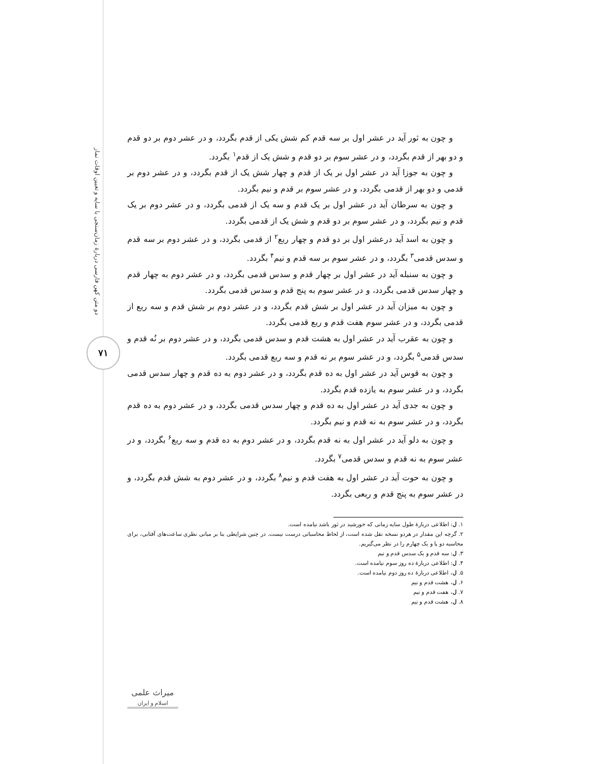دو متن کهن فارسی دربارهٔ زمان‌سنجی با سایه و تعیین اوقات نماز
۷۱
و چون به ثور آید در عشر اول بر سه قدم کم شش یکی از قدم بگردد، و در عشر دوم بر دو قدم و دو بهر از قدم بگردد، و در عشر سوم بر دو قدم و شش یک از قدم<sup>۱</sup> بگردد.
و چون به جوزا آید در عشر اول بر یک از قدم و چهار شش یک از قدم بگردد، و در عشر دوم بر قدمی و دو بهر از قدمی بگردد، و در عشر سوم بر قدم و نیم بگردد.
و چون به سرطان آید در عشر اول بر یک قدم و سه یک از قدمی بگردد، و در عشر دوم بر یک قدم و نیم بگردد، و در عشر سوم بر دو قدم و شش یک از قدمی بگردد.
و چون به اسد آید درعشر اول بر دو قدم و چهار ربع<sup>۲</sup> از قدمی بگردد، و در عشر دوم بر سه قدم و سدس قدمی<sup>۳</sup> بگردد، و در عشر سوم بر سه قدم و نیم<sup>۴</sup> بگردد.
و چون به سنبله آید در عشر اول بر چهار قدم و سدس قدمی بگردد، و در عشر دوم به چهار قدم و چهار سدس قدمی بگردد، و در عشر سوم به پنج قدم و سدس قدمی بگردد.
و چون به میزان آید در عشر اول بر شش قدم بگردد، و در عشر دوم بر شش قدم و سه ربع از قدمی بگردد، و در عشر سوم هفت قدم و ربع قدمی بگردد.
و چون به عقرب آید در عشر اول به هشت قدم و سدس قدمی بگردد، و در عشر دوم بر نُه قدم و سدس قدمی<sup>۵</sup> بگردد، و در عشر سوم بر نه قدم و سه ربع قدمی بگردد.
و چون به قوس آید در عشر اول به ده قدم بگردد، و در عشر دوم به ده قدم و چهار سدس قدمی بگردد، و در عشر سوم به یازده قدم بگردد.
و چون به جدی آید در عشر اول به ده قدم و چهار سدس قدمی بگردد، و در عشر دوم به ده قدم بگردد، و در عشر سوم به نه قدم و نیم بگردد.
و چون به دلو آید در عشر اول به نه قدم بگردد، و در عشر دوم به ده قدم و سه ربع<sup>۶</sup> بگردد، و در عشر سوم به نه قدم و سدس قدمی<sup>۷</sup> بگردد.
و چون به حوت آید در عشر اول به هفت قدم و نیم<sup>۸</sup> بگردد، و در عشر دوم به شش قدم بگردد، و در عشر سوم به پنج قدم و ربعی بگردد.
۱. ل: اطلاعی دربارهٔ طول سایه زمانی که خورشید در ثور باشد نیامده است.
۲. گرچه این مقدار در هردو نسخه نقل شده است، از لحاظ محاسباتی درست نیست. در چنین شرایطی بنا بر مبانی نظری ساعت‌های آفتابی، برای محاسبه دو پا و یک چهارم را در نظر می‌گیریم.
۳. ل: سه قدم و یک سدس قدم و نیم
۴. ل: اطلاعی دربارهٔ ده روز سوم نیامده است.
۵. ل، اطلاعی دربارهٔ ده روز دوم نیامده است.
۶. ل، هشت قدم و نیم
۷. ل، هفت قدم و نیم
۸. ل، هشت قدم و نیم
میراث علمی
اسلام و ایران